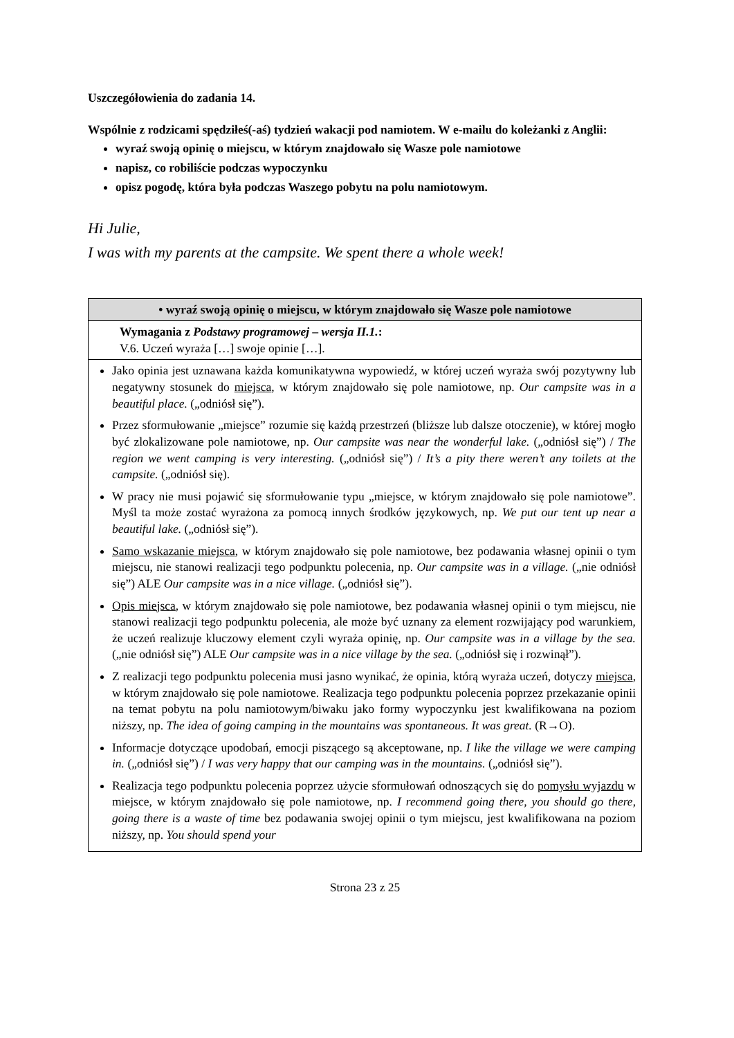Uszczegółowienia do zadania 14.
Wspólnie z rodzicami spędziłeś(-aś) tydzień wakacji pod namiotem. W e-mailu do koleżanki z Anglii:
wyraź swoją opinię o miejscu, w którym znajdowało się Wasze pole namiotowe
napisz, co robiliście podczas wypoczynku
opisz pogodę, która była podczas Waszego pobytu na polu namiotowym.
Hi Julie,
I was with my parents at the campsite. We spent there a whole week!
| • wyraź swoją opinię o miejscu, w którym znajdowało się Wasze pole namiotowe |
| Wymagania z Podstawy programowej – wersja II.1. : V.6. Uczeń wyraża […] swoje opinie […]. |
| Jako opinia jest uznawana każda komunikatywna wypowiedź, w której uczeń wyraża swój pozytywny lub negatywny stosunek do miejsca , w którym znajdowało się pole namiotowe, np. Our campsite was in a beautiful place. („odniósł się”). Przez sformułowanie „miejsce” rozumie się każdą przestrzeń (bliższe lub dalsze otoczenie), w której mogło być zlokalizowane pole namiotowe, np. Our campsite was near the wonderful lake. („odniósł się”) / The region we went camping is very interesting. („odniósł się”) / It’s a pity there weren’t any toilets at the campsite. („odniósł się). W pracy nie musi pojawić się sformułowanie typu „miejsce, w którym znajdowało się pole namiotowe”. Myśl ta może zostać wyrażona za pomocą innych środków językowych, np. We put our tent up near a beautiful lake. („odniósł się”). Samo wskazanie miejsca , w którym znajdowało się pole namiotowe, bez podawania własnej opinii o tym miejscu, nie stanowi realizacji tego podpunktu polecenia, np. Our campsite was in a village. („nie odniósł się”) ALE Our campsite was in a nice village. („odniósł się”). Opis miejsca , w którym znajdowało się pole namiotowe, bez podawania własnej opinii o tym miejscu, nie stanowi realizacji tego podpunktu polecenia, ale może być uznany za element rozwijający pod warunkiem, że uczeń realizuje kluczowy element czyli wyraża opinię, np. Our campsite was in a village by the sea. („nie odniósł się”) ALE Our campsite was in a nice village by the sea. („odniósł się i rozwinął”). Z realizacji tego podpunktu polecenia musi jasno wynikać, że opinia, którą wyraża uczeń, dotyczy miejsca , w którym znajdowało się pole namiotowe. Realizacja tego podpunktu polecenia poprzez przekazanie opinii na temat pobytu na polu namiotowym/biwaku jako formy wypoczynku jest kwalifikowana na poziom niższy, np. The idea of going camping in the mountains was spontaneous. It was great. (R→O). Informacje dotyczące upodobań, emocji piszącego są akceptowane, np. I like the village we were camping in. („odniósł się”) / I was very happy that our camping was in the mountains. („odniósł się”). Realizacja tego podpunktu polecenia poprzez użycie sformułowań odnoszących się do pomysłu wyjazdu w miejsce, w którym znajdowało się pole namiotowe, np. I recommend going there, you should go there , going there is a waste of time bez podawania swojej opinii o tym miejscu, jest kwalifikowana na poziom niższy, np. You should spend your |
Strona 23 z 25